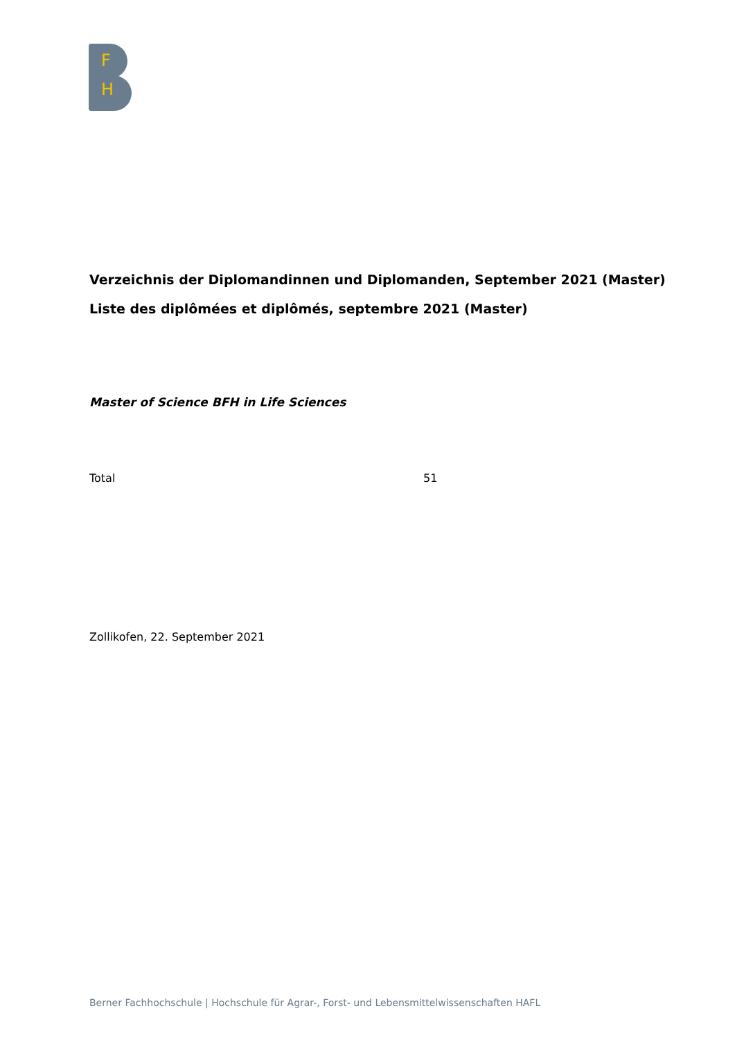F
H
Verzeichnis der Diplomandinnen und Diplomanden, September 2021 (Master)
Liste des diplômées et diplômés, septembre 2021 (Master)
Master of Science BFH in Life Sciences
Total 51
Zollikofen, 22. September 2021
Berner Fachhochschule | Hochschule für Agrar-, Forst- und Lebensmittelwissenschaften HAFL